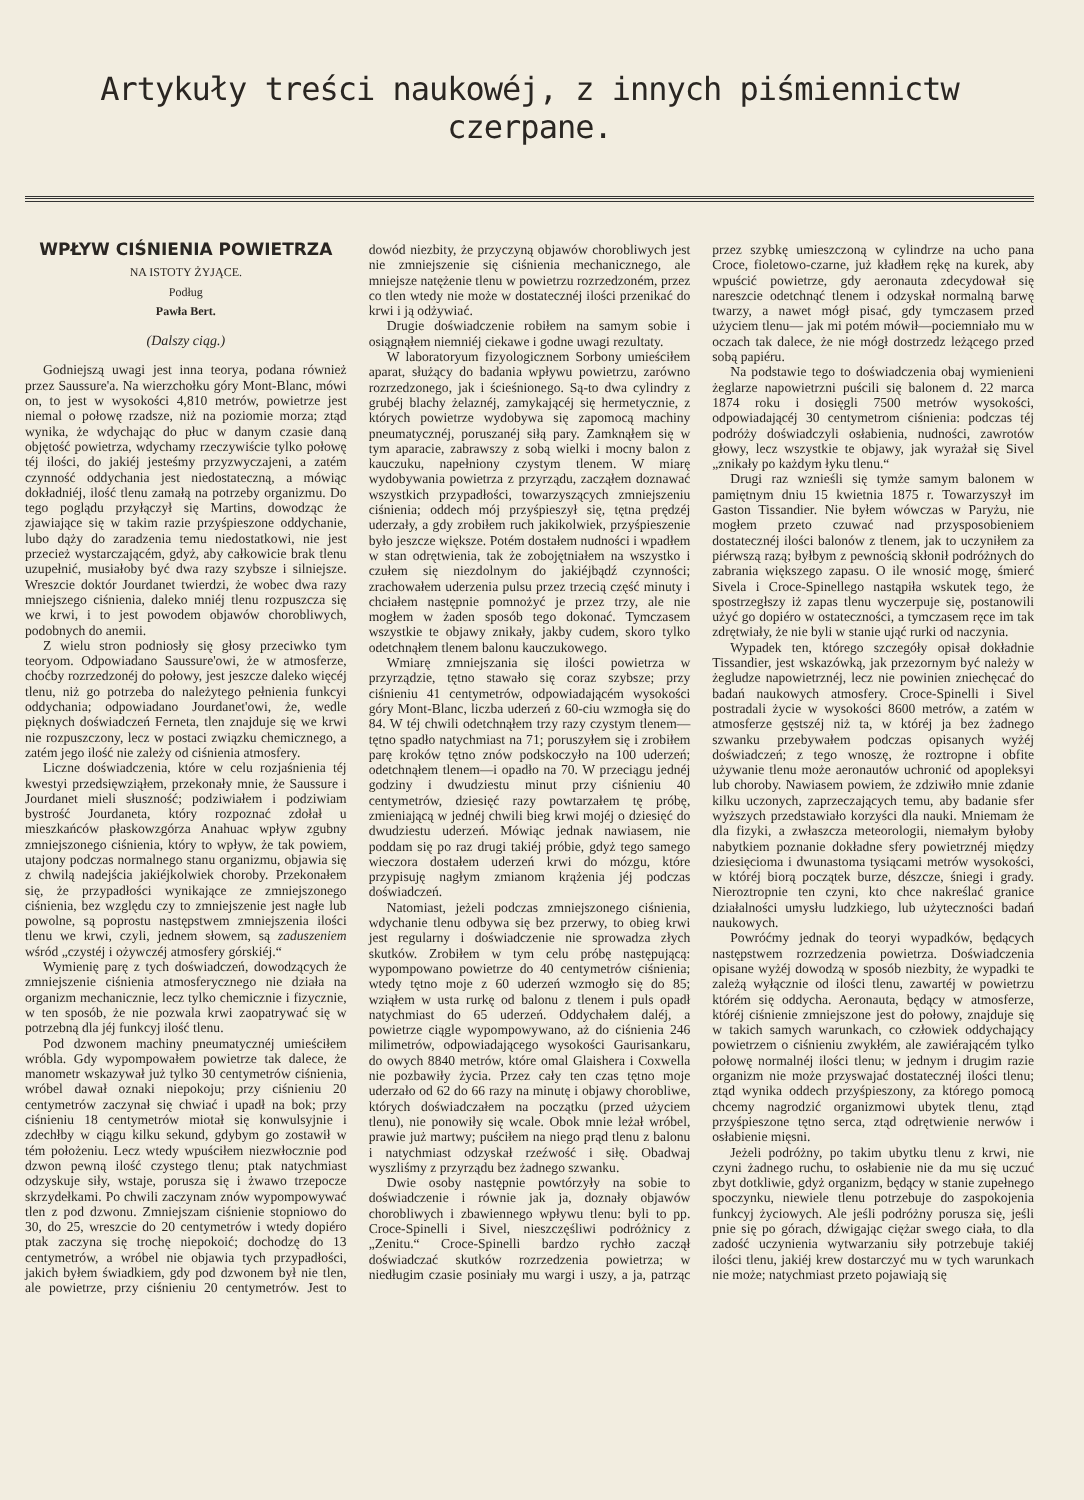Artykuły treści naukowéj, z innych piśmiennictw czerpane.
WPŁYW CIŚNIENIA POWIETRZA
NA ISTOTY ŻYJĄCE.
Podług
Pawła Bert.
(Dalszy ciąg.)
Godniejszą uwagi jest inna teorya, podana również przez Saussure'a. Na wierzchołku góry Mont-Blanc, mówi on, to jest w wysokości 4,810 metrów, powietrze jest niemal o połowę rzadsze, niż na poziomie morza; ztąd wynika, że wdychając do płuc w danym czasie daną objętość powietrza, wdychamy rzeczywiście tylko połowę téj ilości, do jakiéj jesteśmy przyzwyczajeni, a zatém czynność oddychania jest niedostateczną, a mówiąc dokładniéj, ilość tlenu zamałą na potrzeby organizmu. Do tego poglądu przyłączył się Martins, dowodząc że zjawiające się w takim razie przyśpieszone oddychanie, lubo dąży do zaradzenia temu niedostatkowi, nie jest przecież wystarczającém, gdyż, aby całkowicie brak tlenu uzupełnić, musiałoby być dwa razy szybsze i silniejsze. Wreszcie doktór Jourdanet twierdzi, że wobec dwa razy mniejszego ciśnienia, daleko mniéj tlenu rozpuszcza się we krwi, i to jest powodem objawów chorobliwych, podobnych do anemii.
Z wielu stron podniosły się głosy przeciwko tym teoryom. Odpowiadano Saussure'owi, że w atmosferze, choćby rozrzedzonéj do połowy, jest jeszcze daleko więcéj tlenu, niż go potrzeba do należytego pełnienia funkcyi oddychania; odpowiadano Jourdanet'owi, że, wedle pięknych doświadczeń Ferneta, tlen znajduje się we krwi nie rozpuszczony, lecz w postaci związku chemicznego, a zatém jego ilość nie zależy od ciśnienia atmosfery.
Liczne doświadczenia, które w celu rozjaśnienia téj kwestyi przedsięwziąłem, przekonały mnie, że Saussure i Jourdanet mieli słuszność; podziwiałem i podziwiam bystrość Jourdaneta, który rozpoznać zdołał u mieszkańców płaskowzgórza Anahuac wpływ zgubny zmniejszonego ciśnienia, który to wpływ, że tak powiem, utajony podczas normalnego stanu organizmu, objawia się z chwilą nadejścia jakiéjkolwiek choroby. Przekonałem się, że przypadłości wynikające ze zmniejszonego ciśnienia, bez względu czy to zmniejszenie jest nagłe lub powolne, są poprostu następstwem zmniejszenia ilości tlenu we krwi, czyli, jednem słowem, są zaduszeniem wśród „czystéj i ożywczéj atmosfery górskiéj.“
Wymienię parę z tych doświadczeń, dowodzących że zmniejszenie ciśnienia atmosferycznego nie działa na organizm mechanicznie, lecz tylko chemicznie i fizycznie, w ten sposób, że nie pozwala krwi zaopatrywać się w potrzebną dla jéj funkcyj ilość tlenu.
Pod dzwonem machiny pneumatycznéj umieściłem wróbla. Gdy wypompowałem powietrze tak dalece, że manometr wskazywał już tylko 30 centymetrów ciśnienia, wróbel dawał oznaki niepokoju; przy ciśnieniu 20 centymetrów zaczynał się chwiać i upadł na bok; przy ciśnieniu 18 centymetrów miotał się konwulsyjnie i zdechłby w ciągu kilku sekund, gdybym go zostawił w tém położeniu. Lecz wtedy wpuściłem niezwłocznie pod dzwon pewną ilość czystego tlenu; ptak natychmiast odzyskuje siły, wstaje, porusza się i żwawo trzepocze skrzydełkami. Po chwili zaczynam znów wypompowywać tlen z pod dzwonu. Zmniejszam ciśnienie stopniowo do 30, do 25, wreszcie do 20 centymetrów i wtedy dopiéro ptak zaczyna się trochę niepokoić; dochodzę do 13 centymetrów, a wróbel nie objawia tych przypadłości, jakich byłem świadkiem, gdy pod dzwonem był nie tlen, ale powietrze, przy ciśnieniu 20 centymetrów. Jest to dowód niezbity, że przyczyną objawów chorobliwych jest nie zmniejszenie się ciśnienia mechanicznego, ale mniejsze natężenie tlenu w powietrzu rozrzedzoném, przez co tlen wtedy nie może w dostatecznéj ilości przenikać do krwi i ją odżywiać.
Drugie doświadczenie robiłem na samym sobie i osiągnąłem niemniéj ciekawe i godne uwagi rezultaty.
W laboratoryum fizyologicznem Sorbony umieściłem aparat, służący do badania wpływu powietrzu, zarówno rozrzedzonego, jak i ścieśnionego. Są-to dwa cylindry z grubéj blachy żelaznéj, zamykającéj się hermetycznie, z których powietrze wydobywa się zapomocą machiny pneumatycznéj, poruszanéj siłą pary. Zamknąłem się w tym aparacie, zabrawszy z sobą wielki i mocny balon z kauczuku, napełniony czystym tlenem. W miarę wydobywania powietrza z przyrządu, zacząłem doznawać wszystkich przypadłości, towarzyszących zmniejszeniu ciśnienia; oddech mój przyśpieszył się, tętna prędzéj uderzały, a gdy zrobiłem ruch jakikolwiek, przyśpieszenie było jeszcze większe. Potém dostałem nudności i wpadłem w stan odrętwienia, tak że zobojętniałem na wszystko i czułem się niezdolnym do jakiéjbądź czynności; zrachowałem uderzenia pulsu przez trzecią część minuty i chciałem następnie pomnożyć je przez trzy, ale nie mogłem w żaden sposób tego dokonać. Tymczasem wszystkie te objawy znikały, jakby cudem, skoro tylko odetchnąłem tlenem balonu kauczukowego.
Wmiarę zmniejszania się ilości powietrza w przyrządzie, tętno stawało się coraz szybsze; przy ciśnieniu 41 centymetrów, odpowiadającém wysokości góry Mont-Blanc, liczba uderzeń z 60-ciu wzmogła się do 84. W téj chwili odetchnąłem trzy razy czystym tlenem—tętno spadło natychmiast na 71; poruszyłem się i zrobiłem parę kroków tętno znów podskoczyło na 100 uderzeń; odetchnąłem tlenem—i opadło na 70. W przeciągu jednéj godziny i dwudziestu minut przy ciśnieniu 40 centymetrów, dziesięć razy powtarzałem tę próbę, zmieniającą w jednéj chwili bieg krwi mojéj o dziesięć do dwudziestu uderzeń. Mówiąc jednak nawiasem, nie poddam się po raz drugi takiéj próbie, gdyż tego samego wieczora dostałem uderzeń krwi do mózgu, które przypisuję nagłym zmianom krążenia jéj podczas doświadczeń.
Natomiast, jeżeli podczas zmniejszonego ciśnienia, wdychanie tlenu odbywa się bez przerwy, to obieg krwi jest regularny i doświadczenie nie sprowadza złych skutków. Zrobiłem w tym celu próbę następującą: wypompowano powietrze do 40 centymetrów ciśnienia; wtedy tętno moje z 60 uderzeń wzmogło się do 85; wziąłem w usta rurkę od balonu z tlenem i puls opadł natychmiast do 65 uderzeń. Oddychałem daléj, a powietrze ciągle wypompowywano, aż do ciśnienia 246 milimetrów, odpowiadającego wysokości Gaurisankaru, do owych 8840 metrów, które omal Glaishera i Coxwella nie pozbawiły życia. Przez cały ten czas tętno moje uderzało od 62 do 66 razy na minutę i objawy chorobliwe, których doświadczałem na początku (przed użyciem tlenu), nie ponowiły się wcale. Obok mnie leżał wróbel, prawie już martwy; puściłem na niego prąd tlenu z balonu i natychmiast odzyskał rzeźwość i siłę. Obadwaj wyszliśmy z przyrządu bez żadnego szwanku.
Dwie osoby następnie powtórzyły na sobie to doświadczenie i równie jak ja, doznały objawów chorobliwych i zbawiennego wpływu tlenu: byli to pp. Croce-Spinelli i Sivel, nieszczęśliwi podróżnicy z „Zenitu.“ Croce-Spinelli bardzo rychło zaczął doświadczać skutków rozrzedzenia powietrza; w niedługim czasie posiniały mu wargi i uszy, a ja, patrząc przez szybkę umieszczoną w cylindrze na ucho pana Croce, fioletowo-czarne, już kładłem rękę na kurek, aby wpuścić powietrze, gdy aeronauta zdecydował się nareszcie odetchnąć tlenem i odzyskał normalną barwę twarzy, a nawet mógł pisać, gdy tymczasem przed użyciem tlenu— jak mi potém mówił—pociemniało mu w oczach tak dalece, że nie mógł dostrzedz leżącego przed sobą papiéru.
Na podstawie tego to doświadczenia obaj wymienieni żeglarze napowietrzni puścili się balonem d. 22 marca 1874 roku i dosięgli 7500 metrów wysokości, odpowiadającéj 30 centymetrom ciśnienia: podczas téj podróży doświadczyli osłabienia, nudności, zawrotów głowy, lecz wszystkie te objawy, jak wyrażał się Sivel „znikały po każdym łyku tlenu.“
Drugi raz wznieśli się tymże samym balonem w pamiętnym dniu 15 kwietnia 1875 r. Towarzyszył im Gaston Tissandier. Nie byłem wówczas w Paryżu, nie mogłem przeto czuwać nad przysposobieniem dostatecznéj ilości balonów z tlenem, jak to uczyniłem za piérwszą razą; byłbym z pewnością skłonił podróżnych do zabrania większego zapasu. O ile wnosić mogę, śmierć Sivela i Croce-Spinellego nastąpiła wskutek tego, że spostrzegłszy iż zapas tlenu wyczerpuje się, postanowili użyć go dopiéro w ostateczności, a tymczasem ręce im tak zdrętwiały, że nie byli w stanie ująć rurki od naczynia.
Wypadek ten, którego szczegóły opisał dokładnie Tissandier, jest wskazówką, jak przezornym być należy w żegludze napowietrznéj, lecz nie powinien zniechęcać do badań naukowych atmosfery. Croce-Spinelli i Sivel postradali życie w wysokości 8600 metrów, a zatém w atmosferze gęstszéj niż ta, w któréj ja bez żadnego szwanku przebywałem podczas opisanych wyżéj doświadczeń; z tego wnoszę, że roztropne i obfite używanie tlenu może aeronautów uchronić od apopleksyi lub choroby. Nawiasem powiem, że zdziwiło mnie zdanie kilku uczonych, zaprzeczających temu, aby badanie sfer wyższych przedstawiało korzyści dla nauki. Mniemam że dla fizyki, a zwłaszcza meteorologii, niemałym byłoby nabytkiem poznanie dokładne sfery powietrznéj między dziesięcioma i dwunastoma tysiącami metrów wysokości, w któréj biorą początek burze, dészcze, śniegi i grady. Nieroztropnie ten czyni, kto chce nakreślać granice działalności umysłu ludzkiego, lub użyteczności badań naukowych.
Powróćmy jednak do teoryi wypadków, będących następstwem rozrzedzenia powietrza. Doświadczenia opisane wyżéj dowodzą w sposób niezbity, że wypadki te zależą wyłącznie od ilości tlenu, zawartéj w powietrzu którém się oddycha. Aeronauta, będący w atmosferze, któréj ciśnienie zmniejszone jest do połowy, znajduje się w takich samych warunkach, co człowiek oddychający powietrzem o ciśnieniu zwykłém, ale zawiérającém tylko połowę normalnéj ilości tlenu; w jednym i drugim razie organizm nie może przyswajać dostatecznéj ilości tlenu; ztąd wynika oddech przyśpieszony, za którego pomocą chcemy nagrodzić organizmowi ubytek tlenu, ztąd przyśpieszone tętno serca, ztąd odrętwienie nerwów i osłabienie mięsni.
Jeżeli podróżny, po takim ubytku tlenu z krwi, nie czyni żadnego ruchu, to osłabienie nie da mu się uczuć zbyt dotkliwie, gdyż organizm, będący w stanie zupełnego spoczynku, niewiele tlenu potrzebuje do zaspokojenia funkcyj życiowych. Ale jeśli podróżny porusza się, jeśli pnie się po górach, dźwigając ciężar swego ciała, to dla zadość uczynienia wytwarzaniu siły potrzebuje takiéj ilości tlenu, jakiéj krew dostarczyć mu w tych warunkach nie może; natychmiast przeto pojawiają się